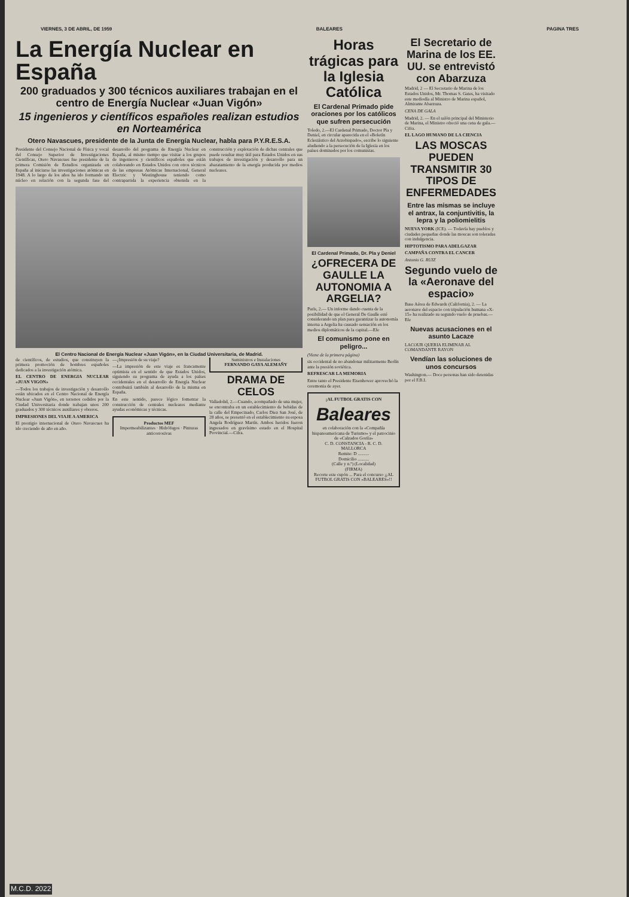VIERNES, 3 DE ABRIL, DE 1959 BALEARES PAGINA TRES
La Energía Nuclear en España
200 graduados y 300 técnicos auxiliares trabajan en el centro de Energía Nuclear «Juan Vigón»
15 ingenieros y científicos españoles realizan estudios en Norteamérica
Otero Navascues, presidente de la Junta de Energía Nuclear, habla para P.Y.R.E.S.A.
Presidente del Consejo Nacional de Física y vocal del Consejo Superior de Investigaciones Científicas, Otero Navascues fue presidente de la primera Comisión de Estudios organizada en España al iniciarse las investigaciones atómicas en 1948. A lo largo de los años ha ido formando un núcleo en relación con la segunda fase del desarrollo del programa de Energía Nuclear en España, al mismo tiempo que visitar a los grupos de ingenieros y científicos españoles que están colaborando en Estados Unidos con otros técnicos de las empresas Atómicas Internacional, General Electric y Westinghouse teniendo como contrapartida la experiencia obtenida en la construcción y explotación de dichas centrales que puede resultar muy útil para Estados Unidos en sus trabajos de investigación y desarrollo para un abaratamiento de la energía producida por medios nucleares.
El Centro Nacional de Energía Nuclear «Juan Vigón», en la Ciudad Universitaria, de Madrid.
de científicos, de estudios, que constituyen la primera promoción de hombres españoles dedicados a la investigación atómica.
EL CENTRO DE ENERGIA NUCLEAR «JUAN VIGON»
—Todos los trabajos de investigación y desarrollo están ubicados en el Centro Nacional de Energía Nuclear «Juan Vigón», en terrenos cedidos por la Ciudad Universitaria donde trabajan unos 200 graduados y 300 técnicos auxiliares y obreros.
IMPRESIONES DEL VIAJE A AMERICA
El prestigio internacional de Otero Navascues ha ido creciendo de año en año.
—¿Impresión de su viaje?
—La impresión de este viaje es francamente optimista en el sentido de que Estados Unidos, siguiendo su programa de ayuda a los países occidentales en el desarrollo de Energía Nuclear contribuirá también al desarrollo de la misma en España.
En este sentido, parece lógico fomentar la construcción de centrales nucleares mediante ayudas económicas y técnicas.
Productos MEF
Impermeabilizantes · Hidrófugos · Pinturas anticorrosivas
Suministros e Instalaciones
FERNANDO GAYA ALEMAÑY
DRAMA DE CELOS
Valladolid, 2.—Cuando, acompañado de una mujer, se encontraba en un establecimiento de bebidas de la calle del Empecinado, Carlos Diez San José, de 28 años, se presentó en el establecimiento su esposa Angela Rodríguez Martín. Ambos heridos fueron ingresados en gravísimo estado en el Hospital Provincial.—Cifra.
Horas trágicas para la Iglesia Católica
El Cardenal Primado pide oraciones por los católicos que sufren persecución
Toledo, 2.—El Cardenal Primado, Doctor Pla y Deniel, en circular aparecida en el «Boletín Eclesiástico del Arzobispado», escribe lo siguiente aludiendo a la persecución de la Iglesia en los países dominados por los comunistas.
El Cardenal Primado, Dr. Pla y Deniel
¿OFRECERA DE GAULLE LA AUTONOMIA A ARGELIA?
París, 2.— Un informe dando cuenta de la posibilidad de que el General De Gaulle esté considerando un plan para garantizar la autonomía interna a Argelia ha causado sensación en los medios diplomáticos de la capital.—Efe
El comunismo pone en peligro...
(Viene de la primera página)
sis occidental de no abandonar militarmente Berlín ante la presión soviética.
REFRESCAR LA MEMORIA
Entre tanto el Presidente Eisenhower aprovechó la ceremonia de ayer.
¡AL FUTBOL GRATIS CON
Baleares
en colaboración con la «Compañía hispanoamericana de Turismo» y el patrocinio de «Calzados Gorila»
C. D. CONSTANCIA - R. C. D. MALLORCA
Remite: D ..........
Domicilio ..........
(Calle y n.º) (Localidad)
(FIRMA)
Recorte este cupón ... Para el concurso ¡¡AL FUTBOL GRATIS CON «BALEARES»!!
El Secretario de Marina de los EE. UU. se entrevistó con Abarzuza
Madrid, 2 — El Secretario de Marina de los Estados Unidos, Mr. Thomas S. Gates, ha visitado este mediodía al Ministro de Marina español, Almirante Abarzuza.
CENA DE GALA
Madrid, 2. — En el salón principal del Ministerio de Marina, el Ministro ofreció una cena de gala.—Cifra.
EL LAGO HUMANO DE LA CIENCIA
LAS MOSCAS PUEDEN TRANSMITIR 30 TIPOS DE ENFERMEDADES
Entre las mismas se incluye el antrax, la conjuntivitis, la lepra y la poliomielitis
NUEVA YORK (ICE). — Todavía hay pueblos y ciudades pequeñas donde las moscas son toleradas con indulgencia.
HIPTOTISMO PARA ADELGAZAR
CAMPAÑA CONTRA EL CANCER
Antonio G. RUIZ
Segundo vuelo de la «Aeronave del espacio»
Base Aérea de Edwards (California), 2. — La aeronave del espacio con tripulación humana «X-15» ha realizado su segundo vuelo de pruebas.—Efe
Nuevas acusaciones en el asunto Lacaze
LACOUR QUERIA ELIMINAR AL COMANDANTE RAYON
Vendían las soluciones de unos concursos
Washington.— Doce personas han sido detenidas por el F.B.I.
M.C.D. 2022